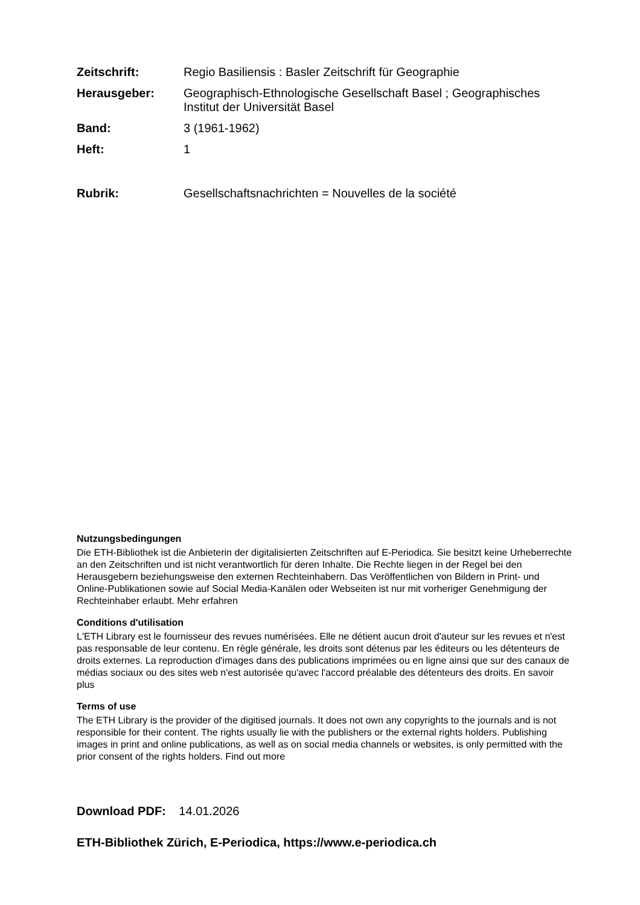Zeitschrift: Regio Basiliensis : Basler Zeitschrift für Geographie
Herausgeber: Geographisch-Ethnologische Gesellschaft Basel ; Geographisches Institut der Universität Basel
Band: 3 (1961-1962)
Heft: 1
Rubrik: Gesellschaftsnachrichten = Nouvelles de la société
Nutzungsbedingungen
Die ETH-Bibliothek ist die Anbieterin der digitalisierten Zeitschriften auf E-Periodica. Sie besitzt keine Urheberrechte an den Zeitschriften und ist nicht verantwortlich für deren Inhalte. Die Rechte liegen in der Regel bei den Herausgebern beziehungsweise den externen Rechteinhabern. Das Veröffentlichen von Bildern in Print- und Online-Publikationen sowie auf Social Media-Kanälen oder Webseiten ist nur mit vorheriger Genehmigung der Rechteinhaber erlaubt. Mehr erfahren
Conditions d'utilisation
L'ETH Library est le fournisseur des revues numérisées. Elle ne détient aucun droit d'auteur sur les revues et n'est pas responsable de leur contenu. En règle générale, les droits sont détenus par les éditeurs ou les détenteurs de droits externes. La reproduction d'images dans des publications imprimées ou en ligne ainsi que sur des canaux de médias sociaux ou des sites web n'est autorisée qu'avec l'accord préalable des détenteurs des droits. En savoir plus
Terms of use
The ETH Library is the provider of the digitised journals. It does not own any copyrights to the journals and is not responsible for their content. The rights usually lie with the publishers or the external rights holders. Publishing images in print and online publications, as well as on social media channels or websites, is only permitted with the prior consent of the rights holders. Find out more
Download PDF: 14.01.2026
ETH-Bibliothek Zürich, E-Periodica, https://www.e-periodica.ch